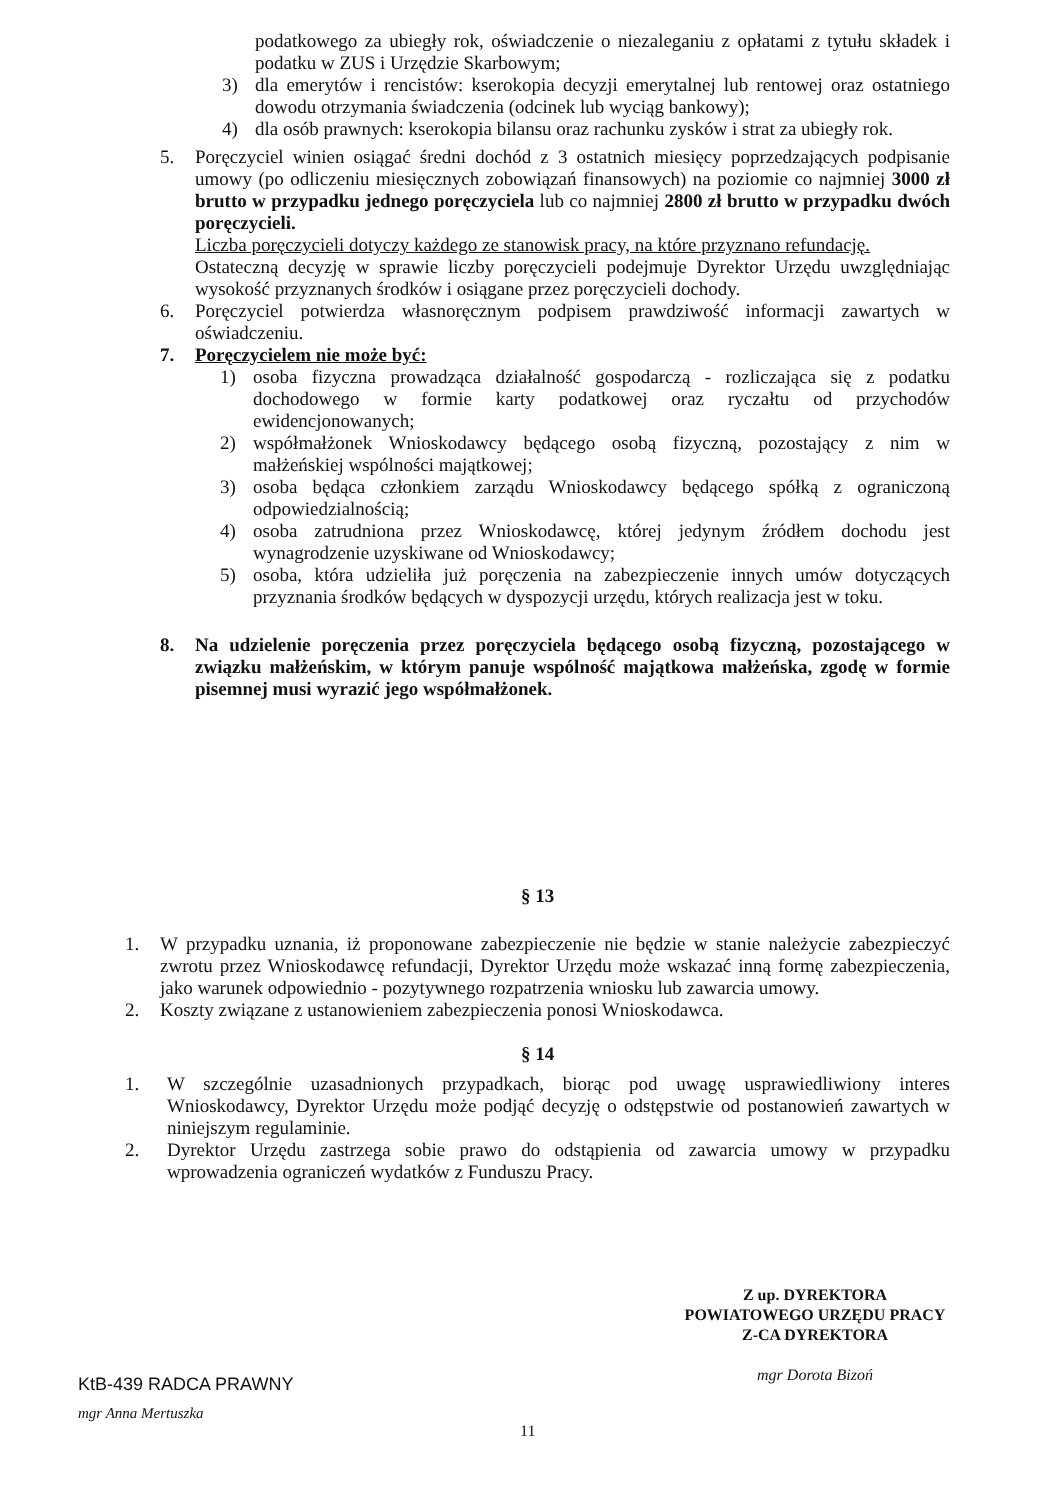podatkowego za ubiegły rok, oświadczenie o niezaleganiu z opłatami z tytułu składek i podatku w ZUS i Urzędzie Skarbowym;
3) dla emerytów i rencistów: kserokopia decyzji emerytalnej lub rentowej oraz ostatniego dowodu otrzymania świadczenia (odcinek lub wyciąg bankowy);
4) dla osób prawnych: kserokopia bilansu oraz rachunku zysków i strat za ubiegły rok.
5. Poręczyciel winien osiągać średni dochód z 3 ostatnich miesięcy poprzedzających podpisanie umowy (po odliczeniu miesięcznych zobowiązań finansowych) na poziomie co najmniej 3000 zł brutto w przypadku jednego poręczyciela lub co najmniej 2800 zł brutto w przypadku dwóch poręczycieli.
Liczba poręczycieli dotyczy każdego ze stanowisk pracy, na które przyznano refundację.
Ostateczną decyzję w sprawie liczby poręczycieli podejmuje Dyrektor Urzędu uwzględniając wysokość przyznanych środków i osiągane przez poręczycieli dochody.
6. Poręczyciel potwierdza własnoręcznym podpisem prawdziwość informacji zawartych w oświadczeniu.
7. Poręczycielem nie może być:
1) osoba fizyczna prowadząca działalność gospodarczą - rozliczająca się z podatku dochodowego w formie karty podatkowej oraz ryczałtu od przychodów ewidencjonowanych;
2) współmałżonek Wnioskodawcy będącego osobą fizyczną, pozostający z nim w małżeńskiej wspólności majątkowej;
3) osoba będąca członkiem zarządu Wnioskodawcy będącego spółką z ograniczoną odpowiedzialnością;
4) osoba zatrudniona przez Wnioskodawcę, której jedynym źródłem dochodu jest wynagrodzenie uzyskiwane od Wnioskodawcy;
5) osoba, która udzieliła już poręczenia na zabezpieczenie innych umów dotyczących przyznania środków będących w dyspozycji urzędu, których realizacja jest w toku.
8. Na udzielenie poręczenia przez poręczyciela będącego osobą fizyczną, pozostającego w związku małżeńskim, w którym panuje wspólność majątkowa małżeńska, zgodę w formie pisemnej musi wyrazić jego współmałżonek.
§ 13
1. W przypadku uznania, iż proponowane zabezpieczenie nie będzie w stanie należycie zabezpieczyć zwrotu przez Wnioskodawcę refundacji, Dyrektor Urzędu może wskazać inną formę zabezpieczenia, jako warunek odpowiednio - pozytywnego rozpatrzenia wniosku lub zawarcia umowy.
2. Koszty związane z ustanowieniem zabezpieczenia ponosi Wnioskodawca.
§ 14
1. W szczególnie uzasadnionych przypadkach, biorąc pod uwagę usprawiedliwiony interes Wnioskodawcy, Dyrektor Urzędu może podjąć decyzję o odstępstwie od postanowień zawartych w niniejszym regulaminie.
2. Dyrektor Urzędu zastrzega sobie prawo do odstąpienia od zawarcia umowy w przypadku wprowadzenia ograniczeń wydatków z Funduszu Pracy.
Z up. DYREKTORA
POWIATOWEGO URZĘDU PRACY
Z-CA DYREKTORA
mgr Dorota Bizoń
KtB-439 RADCA PRAWNY
mgr Anna Mertuszka
11